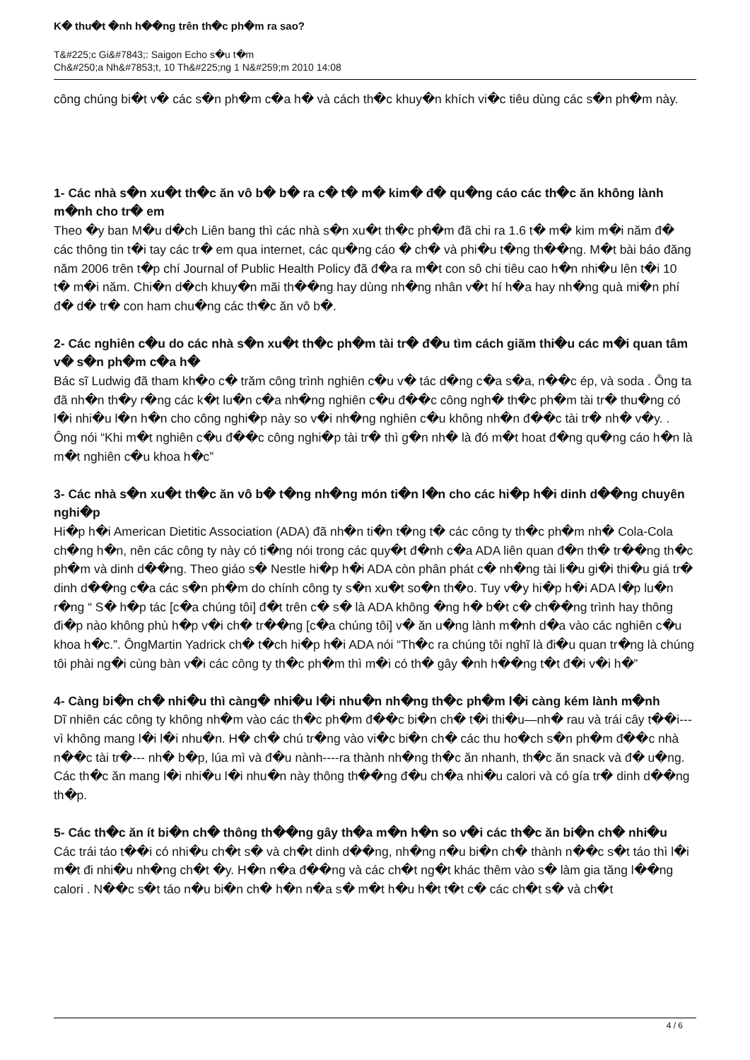K� thu�t �nh h��ng trên th�c ph�m ra sao?
T&#225;c Gi&#7843;: Saigon Echo s�u t�m
Ch&#250;a Nh&#7853;t, 10 Th&#225;ng 1 N&#259;m 2010 14:08
công chúng bi�t v� các s�n ph�m c�a h� và cách th�c khuy�n khích vi�c tiêu dùng các s�n ph�m này.
1- Các nhà s�n xu�t th�c ăn vô b� b� ra c� t� m� kim� đ� qu�ng cáo các th�c ăn không lành m�nh cho tr� em
Theo �y ban M�u d�ch Liên bang thì các nhà s�n xu�t th�c ph�m đã chi ra 1.6 t� m� kim m�i năm đ� các thông tin t�i tay các tr� em qua internet, các qu�ng cáo � ch� và phi�u t�ng th��ng. M�t bài báo đăng năm 2006 trên t�p chí Journal of Public Health Policy đã đ�a ra m�t con sô chi tiêu cao h�n nhi�u lên t�i 10 t� m�i năm. Chi�n d�ch khuy�n mãi th��ng hay dùng nh�ng nhân v�t hí h�a hay nh�ng quà mi�n phí đ� d� tr� con ham chu�ng các th�c ăn vô b�.
2- Các nghiên c�u do các nhà s�n xu�t th�c ph�m tài tr� đ�u tìm cách giãm thi�u các m�i quan tâm v� s�n ph�m c�a h�
Bác sĩ Ludwig đã tham kh�o c� trăm công trình nghiên c�u v� tác d�ng c�a s�a, n��c ép, và soda . Ông ta đã nh�n th�y r�ng các k�t lu�n c�a nh�ng nghiên c�u đ��c công ngh� th�c ph�m tài tr� thu�ng có l�i nhi�u l�n h�n cho công nghi�p này so v�i nh�ng nghiên c�u không nh�n đ��c tài tr� nh� v�y. . Ông nói “Khi m�t nghiên c�u đ��c công nghi�p tài tr� thì g�n nh� là đó m�t hoat đ�ng qu�ng cáo h�n là m�t nghiên c�u khoa h�c”
3- Các nhà s�n xu�t th�c ăn vô b� t�ng nh�ng món ti�n l�n cho các hi�p h�i dinh d��ng chuyên nghi�p
Hi�p h�i American Dietitic Association (ADA) đã nh�n ti�n t�ng t� các công ty th�c ph�m nh� Cola-Cola ch�ng h�n, nên các công ty này có ti�ng nói trong các quy�t đ�nh c�a ADA liên quan đ�n th� tr��ng th�c ph�m và dinh d��ng. Theo giáo s� Nestle hi�p h�i ADA còn phân phát c� nh�ng tài li�u gi�i thi�u giá tr� dinh d��ng c�a các s�n ph�m do chính công ty s�n xu�t so�n th�o. Tuy v�y hi�p h�i ADA l�p lu�n r�ng “ S� h�p tác [c�a chúng tôi] đ�t trên c� s� là ADA không �ng h� b�t c� ch��ng trình hay thông đi�p nào không phù h�p v�i ch� tr��ng [c�a chúng tôi] v� ăn u�ng lành m�nh d�a vào các nghiên c�u khoa h�c.”. ÔngMartin Yadrick ch� t�ch hi�p h�i ADA nói “Th�c ra chúng tôi nghĩ là đi�u quan tr�ng là chúng tôi phài ng�i cùng bàn v�i các công ty th�c ph�m thì m�i có th� gây �nh h��ng t�t đ�i v�i h�”
4- Càng bi�n ch� nhi�u thì càng� nhi�u l�i nhu�n nh�ng th�c ph�m l�i càng kém lành m�nh
Dĩ nhiên các công ty không nh�m vào các th�c ph�m đ��c bi�n ch� t�i thi�u—nh� rau và trái cây t��i---vì không mang l�i l�i nhu�n. H� ch� chú tr�ng vào vi�c bi�n ch� các thu ho�ch s�n ph�m đ��c nhà n��c tài tr�--- nh� b�p, lúa mì và đ�u nành----ra thành nh�ng th�c ăn nhanh, th�c ăn snack và đ� u�ng. Các th�c ăn mang l�i nhi�u l�i nhu�n này thông th��ng đ�u ch�a nhi�u calori và có gía tr� dinh d��ng th�p.
5- Các th�c ăn ít bi�n ch� thông th��ng gây th�a m�n h�n so v�i các th�c ăn bi�n ch� nhi�u
Các trái táo t��i có nhi�u ch�t s� và ch�t dinh d��ng, nh�ng n�u bi�n ch� thành n��c s�t táo thì l�i m�t đi nhi�u nh�ng ch�t �y. H�n n�a đ��ng và các ch�t ng�t khác thêm vào s� làm gia tăng l��ng calori . N��c s�t táo n�u bi�n ch� h�n n�a s� m�t h�u h�t t�t c� các ch�t s� và ch�t
4 / 6